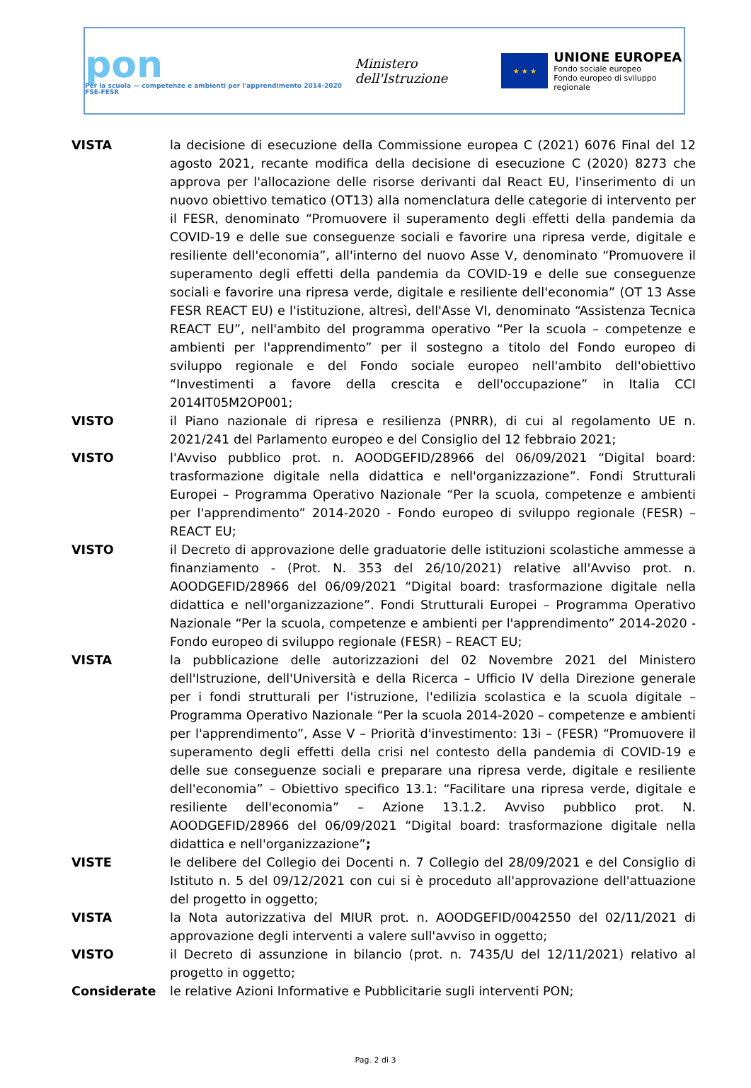pon
Per la scuola — competenze e ambienti per l'apprendimento 2014-2020 FSE-FESR
Ministero dell'Istruzione
★ ★ ★
UNIONE EUROPEA
Fondo sociale europeo
Fondo europeo di sviluppo regionale
VISTA la decisione di esecuzione della Commissione europea C (2021) 6076 Final del 12 agosto 2021, recante modifica della decisione di esecuzione C (2020) 8273 che approva per l'allocazione delle risorse derivanti dal React EU, l'inserimento di un nuovo obiettivo tematico (OT13) alla nomenclatura delle categorie di intervento per il FESR, denominato “Promuovere il superamento degli effetti della pandemia da COVID-19 e delle sue conseguenze sociali e favorire una ripresa verde, digitale e resiliente dell'economia”, all'interno del nuovo Asse V, denominato “Promuovere il superamento degli effetti della pandemia da COVID-19 e delle sue conseguenze sociali e favorire una ripresa verde, digitale e resiliente dell'economia” (OT 13 Asse FESR REACT EU) e l'istituzione, altresì, dell'Asse VI, denominato “Assistenza Tecnica REACT EU”, nell'ambito del programma operativo “Per la scuola – competenze e ambienti per l'apprendimento” per il sostegno a titolo del Fondo europeo di sviluppo regionale e del Fondo sociale europeo nell'ambito dell'obiettivo “Investimenti a favore della crescita e dell'occupazione” in Italia CCI 2014IT05M2OP001;
VISTO il Piano nazionale di ripresa e resilienza (PNRR), di cui al regolamento UE n. 2021/241 del Parlamento europeo e del Consiglio del 12 febbraio 2021;
VISTO l'Avviso pubblico prot. n. AOODGEFID/28966 del 06/09/2021 “Digital board: trasformazione digitale nella didattica e nell'organizzazione”. Fondi Strutturali Europei – Programma Operativo Nazionale “Per la scuola, competenze e ambienti per l'apprendimento” 2014-2020 - Fondo europeo di sviluppo regionale (FESR) – REACT EU;
VISTO il Decreto di approvazione delle graduatorie delle istituzioni scolastiche ammesse a finanziamento - (Prot. N. 353 del 26/10/2021) relative all'Avviso prot. n. AOODGEFID/28966 del 06/09/2021 “Digital board: trasformazione digitale nella didattica e nell'organizzazione”. Fondi Strutturali Europei – Programma Operativo Nazionale “Per la scuola, competenze e ambienti per l'apprendimento” 2014-2020 - Fondo europeo di sviluppo regionale (FESR) – REACT EU;
VISTA la pubblicazione delle autorizzazioni del 02 Novembre 2021 del Ministero dell'Istruzione, dell'Università e della Ricerca – Ufficio IV della Direzione generale per i fondi strutturali per l'istruzione, l'edilizia scolastica e la scuola digitale – Programma Operativo Nazionale “Per la scuola 2014-2020 – competenze e ambienti per l'apprendimento”, Asse V – Priorità d'investimento: 13i – (FESR) “Promuovere il superamento degli effetti della crisi nel contesto della pandemia di COVID-19 e delle sue conseguenze sociali e preparare una ripresa verde, digitale e resiliente dell'economia” – Obiettivo specifico 13.1: “Facilitare una ripresa verde, digitale e resiliente dell'economia” – Azione 13.1.2. Avviso pubblico prot. N. AOODGEFID/28966 del 06/09/2021 “Digital board: trasformazione digitale nella didattica e nell'organizzazione”;
VISTE le delibere del Collegio dei Docenti n. 7 Collegio del 28/09/2021 e del Consiglio di Istituto n. 5 del 09/12/2021 con cui si è proceduto all'approvazione dell'attuazione del progetto in oggetto;
VISTA la Nota autorizzativa del MIUR prot. n. AOODGEFID/0042550 del 02/11/2021 di approvazione degli interventi a valere sull'avviso in oggetto;
VISTO il Decreto di assunzione in bilancio (prot. n. 7435/U del 12/11/2021) relativo al progetto in oggetto;
Considerate le relative Azioni Informative e Pubblicitarie sugli interventi PON;
Pag. 2 di 3